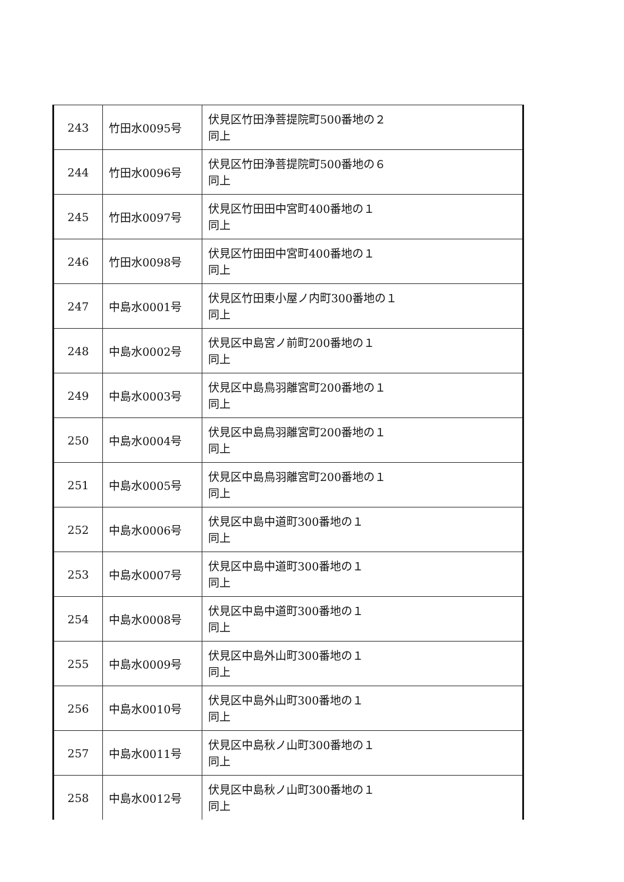| 243 | 竹田水0095号 | 伏見区竹田浄菩提院町500番地の２ 同上 |
| 244 | 竹田水0096号 | 伏見区竹田浄菩提院町500番地の６ 同上 |
| 245 | 竹田水0097号 | 伏見区竹田田中宮町400番地の１ 同上 |
| 246 | 竹田水0098号 | 伏見区竹田田中宮町400番地の１ 同上 |
| 247 | 中島水0001号 | 伏見区竹田東小屋ノ内町300番地の１ 同上 |
| 248 | 中島水0002号 | 伏見区中島宮ノ前町200番地の１ 同上 |
| 249 | 中島水0003号 | 伏見区中島鳥羽離宮町200番地の１ 同上 |
| 250 | 中島水0004号 | 伏見区中島鳥羽離宮町200番地の１ 同上 |
| 251 | 中島水0005号 | 伏見区中島鳥羽離宮町200番地の１ 同上 |
| 252 | 中島水0006号 | 伏見区中島中道町300番地の１ 同上 |
| 253 | 中島水0007号 | 伏見区中島中道町300番地の１ 同上 |
| 254 | 中島水0008号 | 伏見区中島中道町300番地の１ 同上 |
| 255 | 中島水0009号 | 伏見区中島外山町300番地の１ 同上 |
| 256 | 中島水0010号 | 伏見区中島外山町300番地の１ 同上 |
| 257 | 中島水0011号 | 伏見区中島秋ノ山町300番地の１ 同上 |
| 258 | 中島水0012号 | 伏見区中島秋ノ山町300番地の１ 同上 |